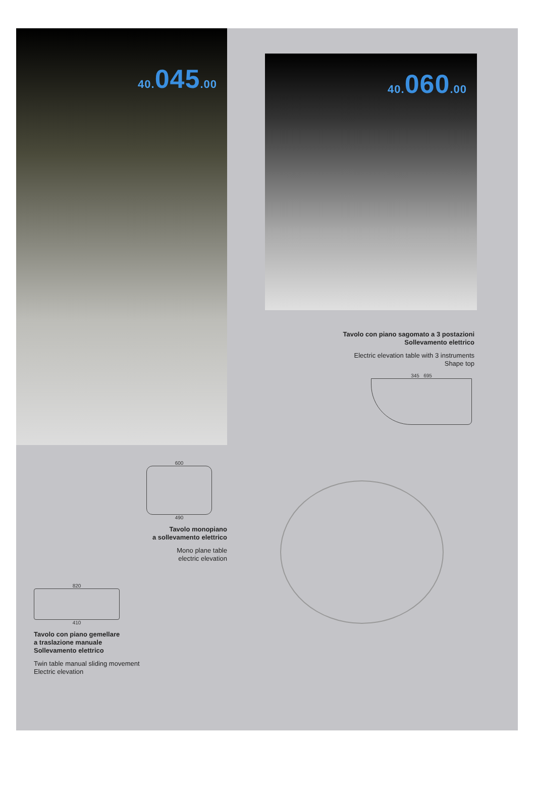40. 045.00
600
490
Tavolo monopiano
a sollevamento elettrico
Mono plane table
electric elevation
820
410
Tavolo con piano gemellare
a traslazione manuale
Sollevamento elettrico
Twin table manual sliding movement
Electric elevation
40. 060.00
Tavolo con piano sagomato a 3 postazioni
Sollevamento elettrico
Electric elevation table with 3 instruments
Shape top
345 695